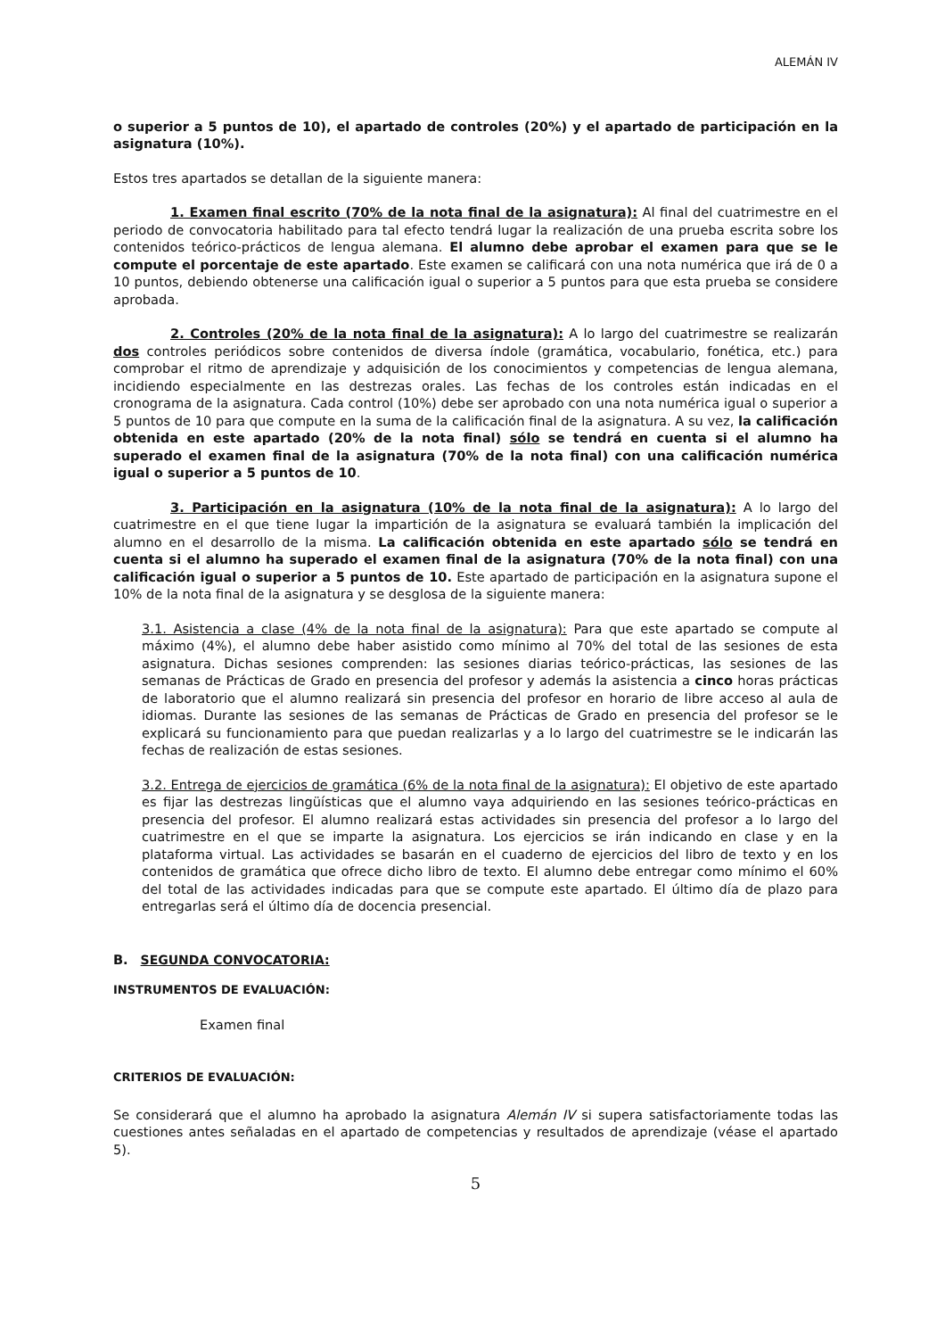ALEMÁN IV
o superior a 5 puntos de 10), el apartado de controles (20%) y el apartado de participación en la asignatura (10%).
Estos tres apartados se detallan de la siguiente manera:
1. Examen final escrito (70% de la nota final de la asignatura): Al final del cuatrimestre en el periodo de convocatoria habilitado para tal efecto tendrá lugar la realización de una prueba escrita sobre los contenidos teórico-prácticos de lengua alemana. El alumno debe aprobar el examen para que se le compute el porcentaje de este apartado. Este examen se calificará con una nota numérica que irá de 0 a 10 puntos, debiendo obtenerse una calificación igual o superior a 5 puntos para que esta prueba se considere aprobada.
2. Controles (20% de la nota final de la asignatura): A lo largo del cuatrimestre se realizarán dos controles periódicos sobre contenidos de diversa índole (gramática, vocabulario, fonética, etc.) para comprobar el ritmo de aprendizaje y adquisición de los conocimientos y competencias de lengua alemana, incidiendo especialmente en las destrezas orales. Las fechas de los controles están indicadas en el cronograma de la asignatura. Cada control (10%) debe ser aprobado con una nota numérica igual o superior a 5 puntos de 10 para que compute en la suma de la calificación final de la asignatura. A su vez, la calificación obtenida en este apartado (20% de la nota final) sólo se tendrá en cuenta si el alumno ha superado el examen final de la asignatura (70% de la nota final) con una calificación numérica igual o superior a 5 puntos de 10.
3. Participación en la asignatura (10% de la nota final de la asignatura): A lo largo del cuatrimestre en el que tiene lugar la impartición de la asignatura se evaluará también la implicación del alumno en el desarrollo de la misma. La calificación obtenida en este apartado sólo se tendrá en cuenta si el alumno ha superado el examen final de la asignatura (70% de la nota final) con una calificación igual o superior a 5 puntos de 10. Este apartado de participación en la asignatura supone el 10% de la nota final de la asignatura y se desglosa de la siguiente manera:
3.1. Asistencia a clase (4% de la nota final de la asignatura): Para que este apartado se compute al máximo (4%), el alumno debe haber asistido como mínimo al 70% del total de las sesiones de esta asignatura. Dichas sesiones comprenden: las sesiones diarias teórico-prácticas, las sesiones de las semanas de Prácticas de Grado en presencia del profesor y además la asistencia a cinco horas prácticas de laboratorio que el alumno realizará sin presencia del profesor en horario de libre acceso al aula de idiomas. Durante las sesiones de las semanas de Prácticas de Grado en presencia del profesor se le explicará su funcionamiento para que puedan realizarlas y a lo largo del cuatrimestre se le indicarán las fechas de realización de estas sesiones.
3.2. Entrega de ejercicios de gramática (6% de la nota final de la asignatura): El objetivo de este apartado es fijar las destrezas lingüísticas que el alumno vaya adquiriendo en las sesiones teórico-prácticas en presencia del profesor. El alumno realizará estas actividades sin presencia del profesor a lo largo del cuatrimestre en el que se imparte la asignatura. Los ejercicios se irán indicando en clase y en la plataforma virtual. Las actividades se basarán en el cuaderno de ejercicios del libro de texto y en los contenidos de gramática que ofrece dicho libro de texto. El alumno debe entregar como mínimo el 60% del total de las actividades indicadas para que se compute este apartado. El último día de plazo para entregarlas será el último día de docencia presencial.
B. SEGUNDA CONVOCATORIA:
INSTRUMENTOS DE EVALUACIÓN:
Examen final
CRITERIOS DE EVALUACIÓN:
Se considerará que el alumno ha aprobado la asignatura Alemán IV si supera satisfactoriamente todas las cuestiones antes señaladas en el apartado de competencias y resultados de aprendizaje (véase el apartado 5).
5